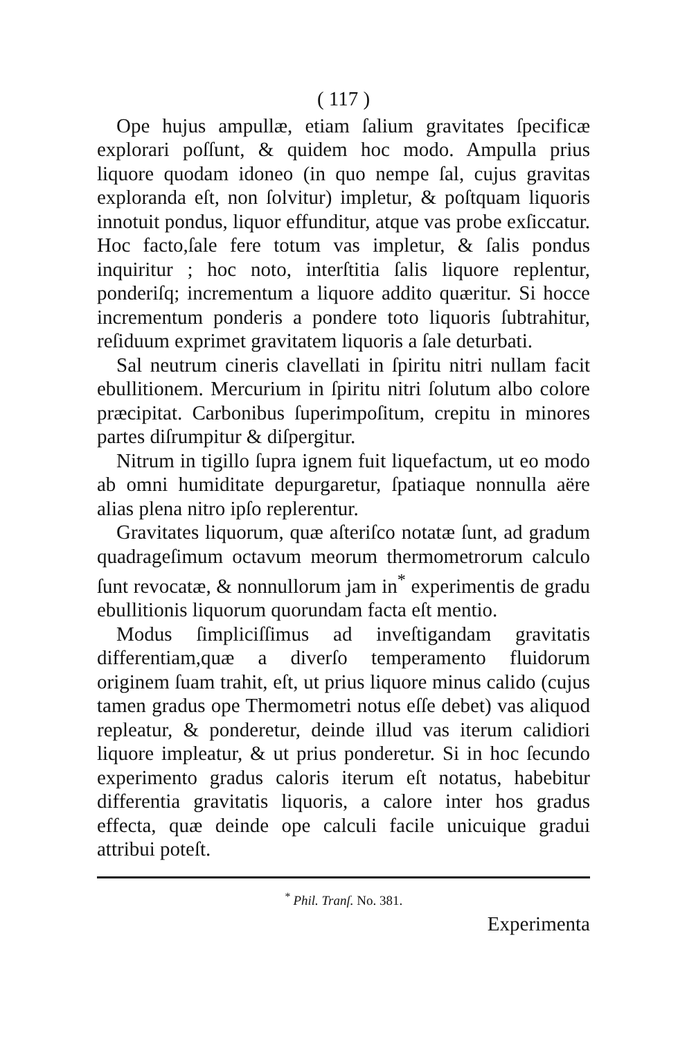( 117 )
Ope hujus ampullæ, etiam ſalium gravitates ſpecificæ explorari poſſunt, & quidem hoc modo. Ampulla prius liquore quodam idoneo (in quo nempe ſal, cujus gravitas exploranda eſt, non ſolvitur) impletur, & poſtquam liquoris innotuit pondus, liquor effunditur, atque vas probe exſiccatur. Hoc facto,ſale fere totum vas impletur, & ſalis pondus inquiritur ; hoc noto, interſtitia ſalis liquore replentur, ponderiſq; incrementum a liquore addito quæritur. Si hocce incrementum ponderis a pondere toto liquoris ſubtrahitur, reſiduum exprimet gravitatem liquoris a ſale deturbati.
Sal neutrum cineris clavellati in ſpiritu nitri nullam facit ebullitionem. Mercurium in ſpiritu nitri ſolutum albo colore præcipitat. Carbonibus ſuperimpoſitum, crepitu in minores partes diſrumpitur & diſpergitur.
Nitrum in tigillo ſupra ignem fuit liquefactum, ut eo modo ab omni humiditate depurgaretur, ſpatiaque nonnulla aëre alias plena nitro ipſo replerentur.
Gravitates liquorum, quæ aſteriſco notatæ ſunt, ad gradum quadrageſimum octavum meorum thermometrorum calculo ſunt revocatæ, & nonnullorum jam in<sup>*</sup> experimentis de gradu ebullitionis liquorum quorundam facta eſt mentio.
Modus ſimpliciſſimus ad inveſtigandam gravitatis differentiam,quæ a diverſo temperamento fluidorum originem ſuam trahit, eſt, ut prius liquore minus calido (cujus tamen gradus ope Thermometri notus eſſe debet) vas aliquod repleatur, & ponderetur, deinde illud vas iterum calidiori liquore impleatur, & ut prius ponderetur. Si in hoc ſecundo experimento gradus caloris iterum eſt notatus, habebitur differentia gravitatis liquoris, a calore inter hos gradus effecta, quæ deinde ope calculi facile unicuique gradui attribui poteſt.
<sup>*</sup> Phil. Tranſ. No. 381.
Experimenta